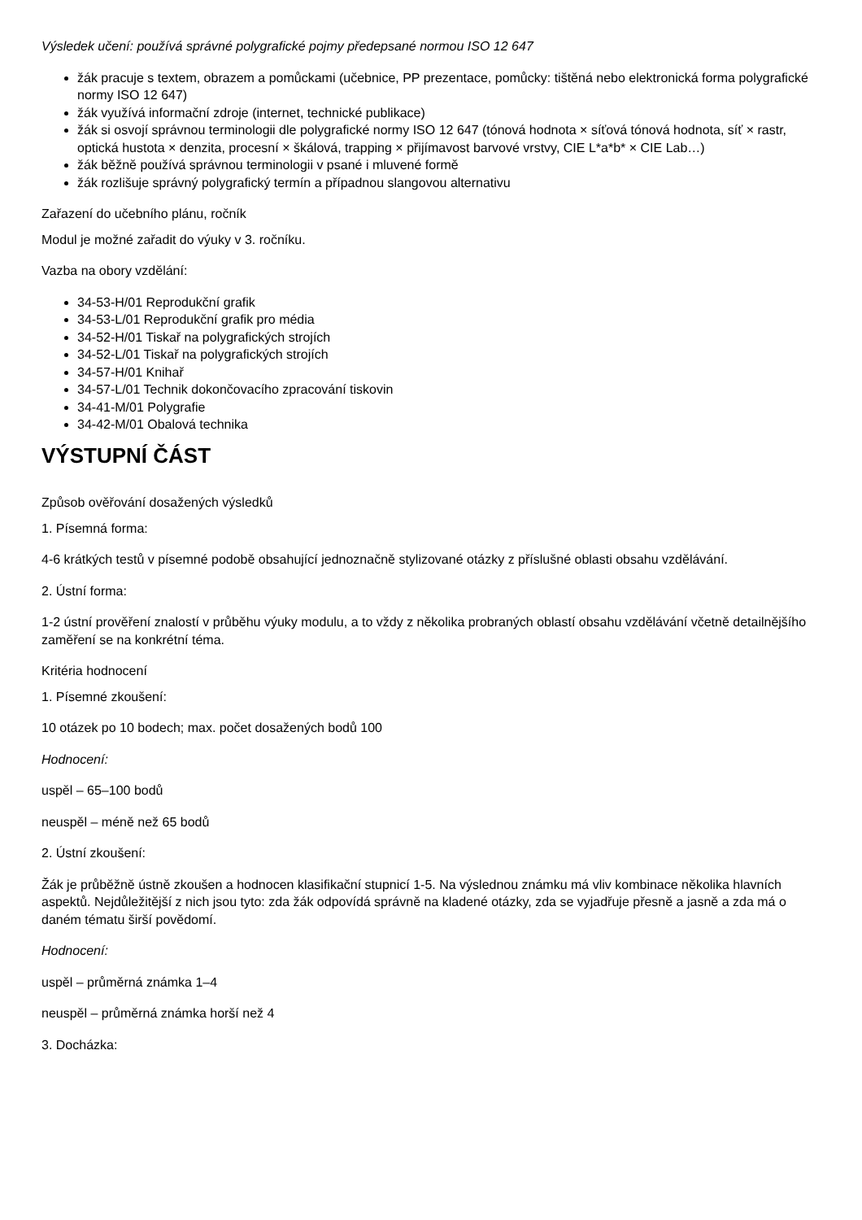Výsledek učení: používá správné polygrafické pojmy předepsané normou ISO 12 647
žák pracuje s textem, obrazem a pomůckami (učebnice, PP prezentace, pomůcky: tištěná nebo elektronická forma polygrafické normy ISO 12 647)
žák využívá informační zdroje (internet, technické publikace)
žák si osvojí správnou terminologii dle polygrafické normy ISO 12 647 (tónová hodnota × síťová tónová hodnota, síť × rastr, optická hustota × denzita, procesní × škálová, trapping × přijímavost barvové vrstvy, CIE L*a*b* × CIE Lab…)
žák běžně používá správnou terminologii v psané i mluvené formě
žák rozlišuje správný polygrafický termín a případnou slangovou alternativu
Zařazení do učebního plánu, ročník
Modul je možné zařadit do výuky v 3. ročníku.
Vazba na obory vzdělání:
34-53-H/01 Reprodukční grafik
34-53-L/01 Reprodukční grafik pro média
34-52-H/01 Tiskař na polygrafických strojích
34-52-L/01 Tiskař na polygrafických strojích
34-57-H/01 Knihař
34-57-L/01 Technik dokončovacího zpracování tiskovin
34-41-M/01 Polygrafie
34-42-M/01 Obalová technika
VÝSTUPNÍ ČÁST
Způsob ověřování dosažených výsledků
1. Písemná forma:
4-6 krátkých testů v písemné podobě obsahující jednoznačně stylizované otázky z příslušné oblasti obsahu vzdělávání.
2. Ústní forma:
1-2 ústní prověření znalostí v průběhu výuky modulu, a to vždy z několika probraných oblastí obsahu vzdělávání včetně detailnějšího zaměření se na konkrétní téma.
Kritéria hodnocení
1. Písemné zkoušení:
10 otázek po 10 bodech; max. počet dosažených bodů 100
Hodnocení:
uspěl – 65–100 bodů
neuspěl – méně než 65 bodů
2. Ústní zkoušení:
Žák je průběžně ústně zkoušen a hodnocen klasifikační stupnicí 1-5. Na výslednou známku má vliv kombinace několika hlavních aspektů. Nejdůležitější z nich jsou tyto: zda žák odpovídá správně na kladené otázky, zda se vyjadřuje přesně a jasně a zda má o daném tématu širší povědomí.
Hodnocení:
uspěl – průměrná známka 1–4
neuspěl – průměrná známka horší než 4
3. Docházka: